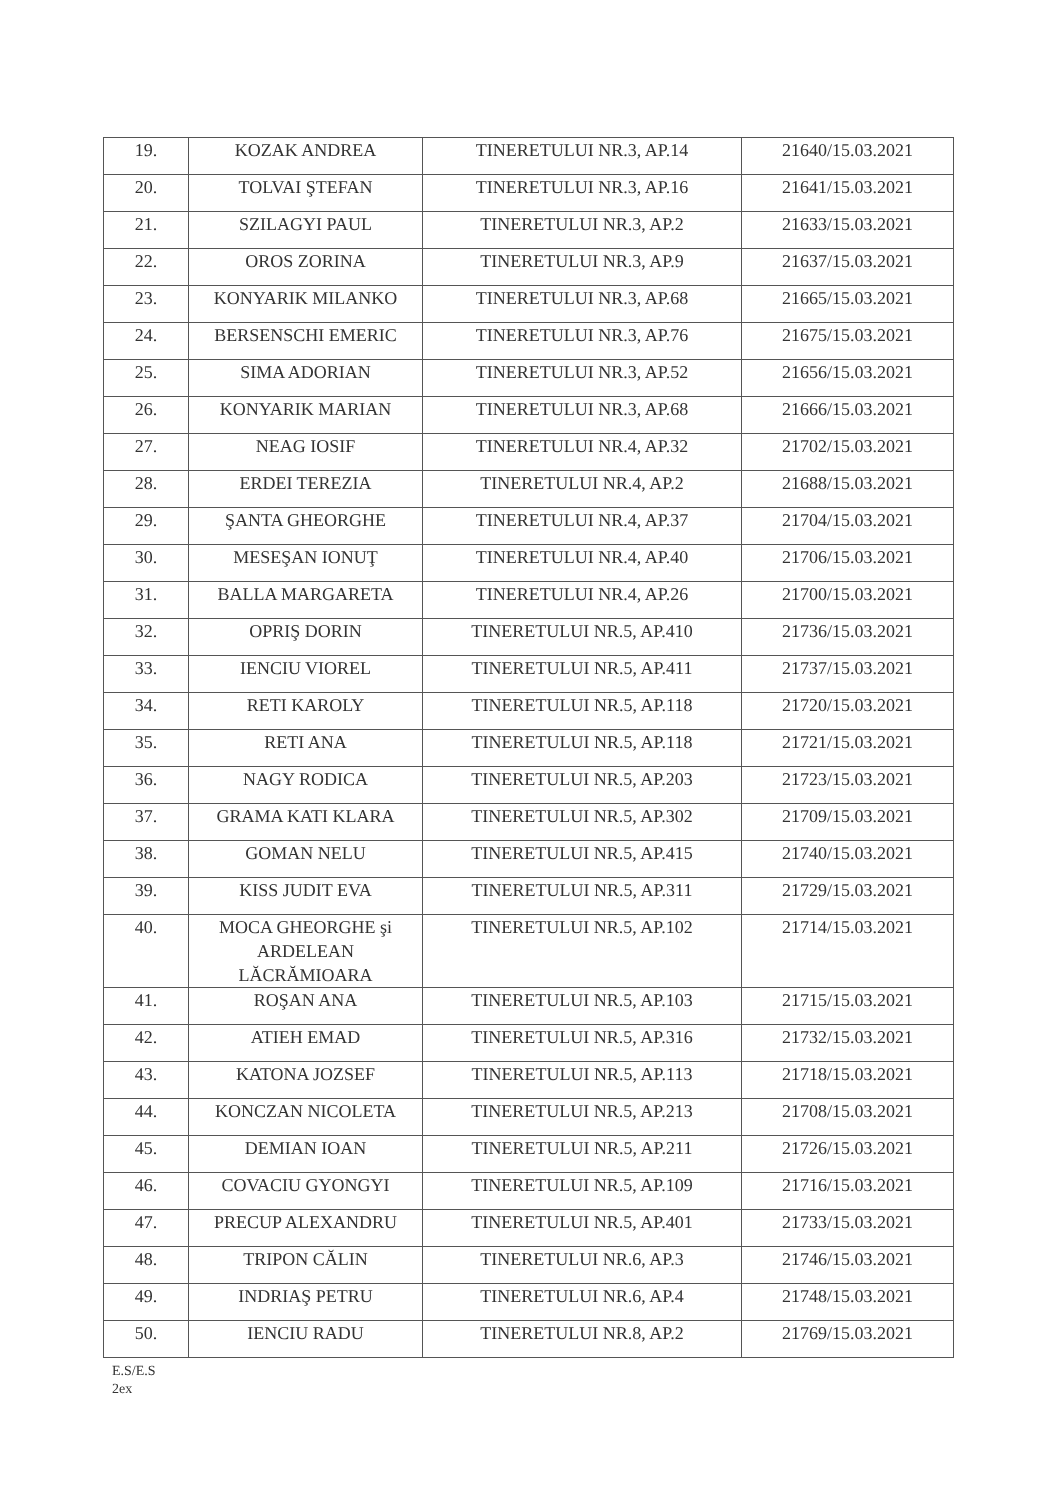| 19. | KOZAK ANDREA | TINERETULUI NR.3, AP.14 | 21640/15.03.2021 |
| 20. | TOLVAI ŞTEFAN | TINERETULUI NR.3, AP.16 | 21641/15.03.2021 |
| 21. | SZILAGYI PAUL | TINERETULUI NR.3, AP.2 | 21633/15.03.2021 |
| 22. | OROS ZORINA | TINERETULUI NR.3, AP.9 | 21637/15.03.2021 |
| 23. | KONYARIK MILANKO | TINERETULUI NR.3, AP.68 | 21665/15.03.2021 |
| 24. | BERSENSCHI EMERIC | TINERETULUI NR.3, AP.76 | 21675/15.03.2021 |
| 25. | SIMA ADORIAN | TINERETULUI NR.3, AP.52 | 21656/15.03.2021 |
| 26. | KONYARIK MARIAN | TINERETULUI NR.3, AP.68 | 21666/15.03.2021 |
| 27. | NEAG IOSIF | TINERETULUI NR.4, AP.32 | 21702/15.03.2021 |
| 28. | ERDEI TEREZIA | TINERETULUI NR.4, AP.2 | 21688/15.03.2021 |
| 29. | ŞANTA GHEORGHE | TINERETULUI NR.4, AP.37 | 21704/15.03.2021 |
| 30. | MESEŞAN IONUŢ | TINERETULUI NR.4, AP.40 | 21706/15.03.2021 |
| 31. | BALLA MARGARETA | TINERETULUI NR.4, AP.26 | 21700/15.03.2021 |
| 32. | OPRIŞ DORIN | TINERETULUI NR.5, AP.410 | 21736/15.03.2021 |
| 33. | IENCIU VIOREL | TINERETULUI NR.5, AP.411 | 21737/15.03.2021 |
| 34. | RETI KAROLY | TINERETULUI NR.5, AP.118 | 21720/15.03.2021 |
| 35. | RETI ANA | TINERETULUI NR.5, AP.118 | 21721/15.03.2021 |
| 36. | NAGY RODICA | TINERETULUI NR.5, AP.203 | 21723/15.03.2021 |
| 37. | GRAMA KATI KLARA | TINERETULUI NR.5, AP.302 | 21709/15.03.2021 |
| 38. | GOMAN NELU | TINERETULUI NR.5, AP.415 | 21740/15.03.2021 |
| 39. | KISS JUDIT EVA | TINERETULUI NR.5, AP.311 | 21729/15.03.2021 |
| 40. | MOCA GHEORGHE şi ARDELEAN LĂCRĂMIOARA | TINERETULUI NR.5, AP.102 | 21714/15.03.2021 |
| 41. | ROŞAN ANA | TINERETULUI NR.5, AP.103 | 21715/15.03.2021 |
| 42. | ATIEH EMAD | TINERETULUI NR.5, AP.316 | 21732/15.03.2021 |
| 43. | KATONA JOZSEF | TINERETULUI NR.5, AP.113 | 21718/15.03.2021 |
| 44. | KONCZAN NICOLETA | TINERETULUI NR.5, AP.213 | 21708/15.03.2021 |
| 45. | DEMIAN IOAN | TINERETULUI NR.5, AP.211 | 21726/15.03.2021 |
| 46. | COVACIU GYONGYI | TINERETULUI NR.5, AP.109 | 21716/15.03.2021 |
| 47. | PRECUP ALEXANDRU | TINERETULUI NR.5, AP.401 | 21733/15.03.2021 |
| 48. | TRIPON CĂLIN | TINERETULUI NR.6, AP.3 | 21746/15.03.2021 |
| 49. | INDRIAŞ PETRU | TINERETULUI NR.6, AP.4 | 21748/15.03.2021 |
| 50. | IENCIU RADU | TINERETULUI NR.8, AP.2 | 21769/15.03.2021 |
E.S/E.S
2ex